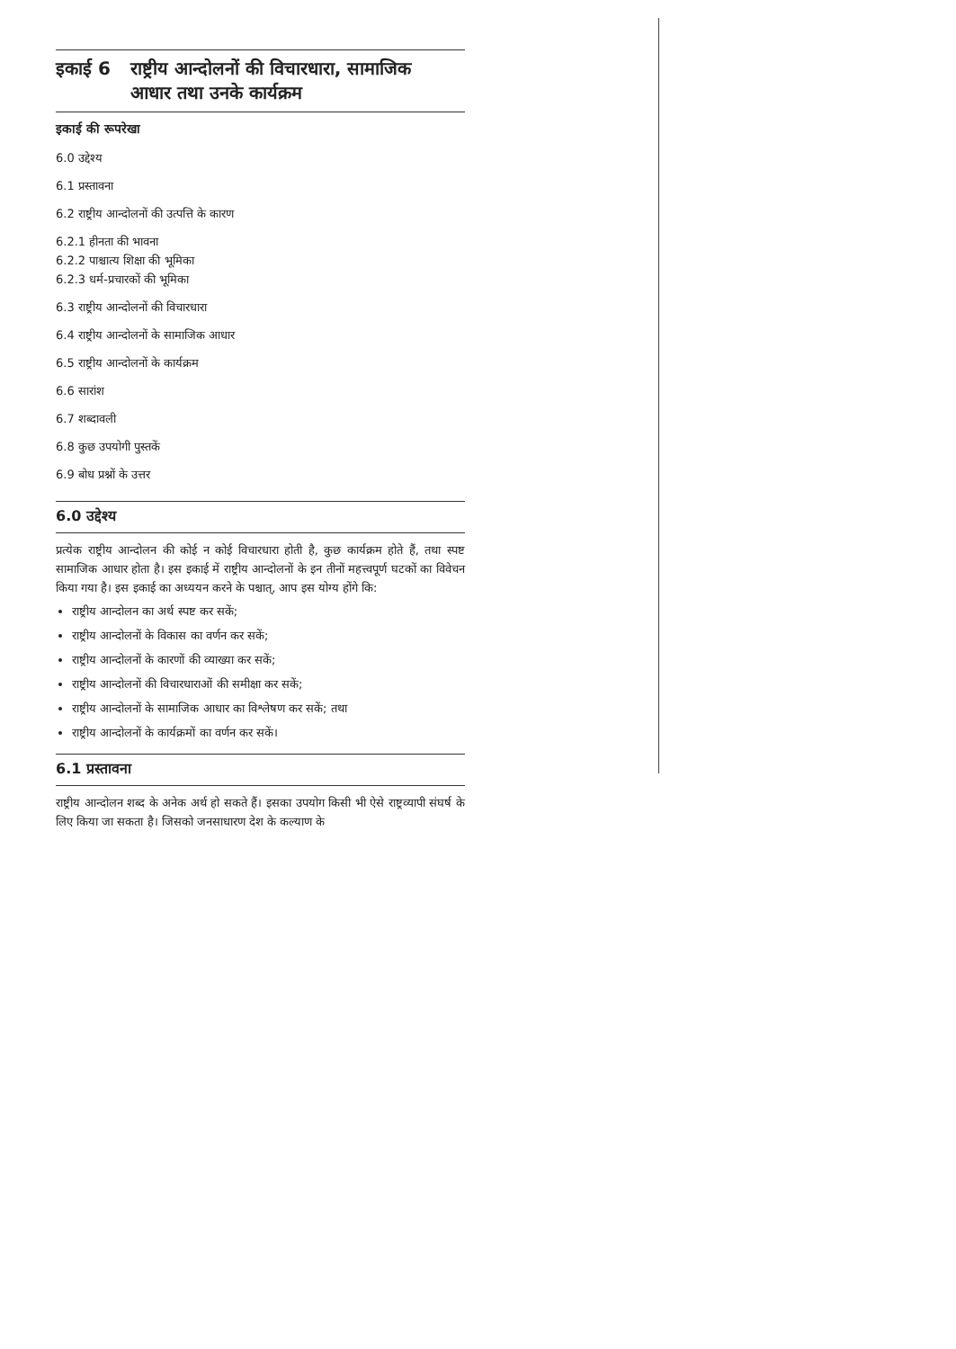इकाई 6 राष्ट्रीय आन्दोलनों की विचारधारा, सामाजिक
आधार तथा उनके कार्यक्रम
इकाई की रूपरेखा
6.0 उद्देश्य
6.1 प्रस्तावना
6.2 राष्ट्रीय आन्दोलनों की उत्पत्ति के कारण
6.2.1 हीनता की भावना
6.2.2 पाश्चात्य शिक्षा की भूमिका
6.2.3 धर्म-प्रचारकों की भूमिका
6.3 राष्ट्रीय आन्दोलनों की विचारधारा
6.4 राष्ट्रीय आन्दोलनों के सामाजिक आधार
6.5 राष्ट्रीय आन्दोलनों के कार्यक्रम
6.6 सारांश
6.7 शब्दावली
6.8 कुछ उपयोगी पुस्तकें
6.9 बोध प्रश्नों के उत्तर
6.0 उद्देश्य
प्रत्येक राष्ट्रीय आन्दोलन की कोई न कोई विचारधारा होती है, कुछ कार्यक्रम होते हैं, तथा स्पष्ट सामाजिक आधार होता है। इस इकाई में राष्ट्रीय आन्दोलनों के इन तीनों महत्त्वपूर्ण घटकों का विवेचन किया गया है। इस इकाई का अध्ययन करने के पश्चात्, आप इस योग्य होंगे कि:
राष्ट्रीय आन्दोलन का अर्थ स्पष्ट कर सकें;
राष्ट्रीय आन्दोलनों के विकास का वर्णन कर सकें;
राष्ट्रीय आन्दोलनों के कारणों की व्याख्या कर सकें;
राष्ट्रीय आन्दोलनों की विचारधाराओं की समीक्षा कर सकें;
राष्ट्रीय आन्दोलनों के सामाजिक आधार का विश्लेषण कर सकें; तथा
राष्ट्रीय आन्दोलनों के कार्यक्रमों का वर्णन कर सकें।
6.1 प्रस्तावना
राष्ट्रीय आन्दोलन शब्द के अनेक अर्थ हो सकते हैं। इसका उपयोग किसी भी ऐसे राष्ट्रव्यापी संघर्ष के लिए किया जा सकता है। जिसको जनसाधारण देश के कल्याण के